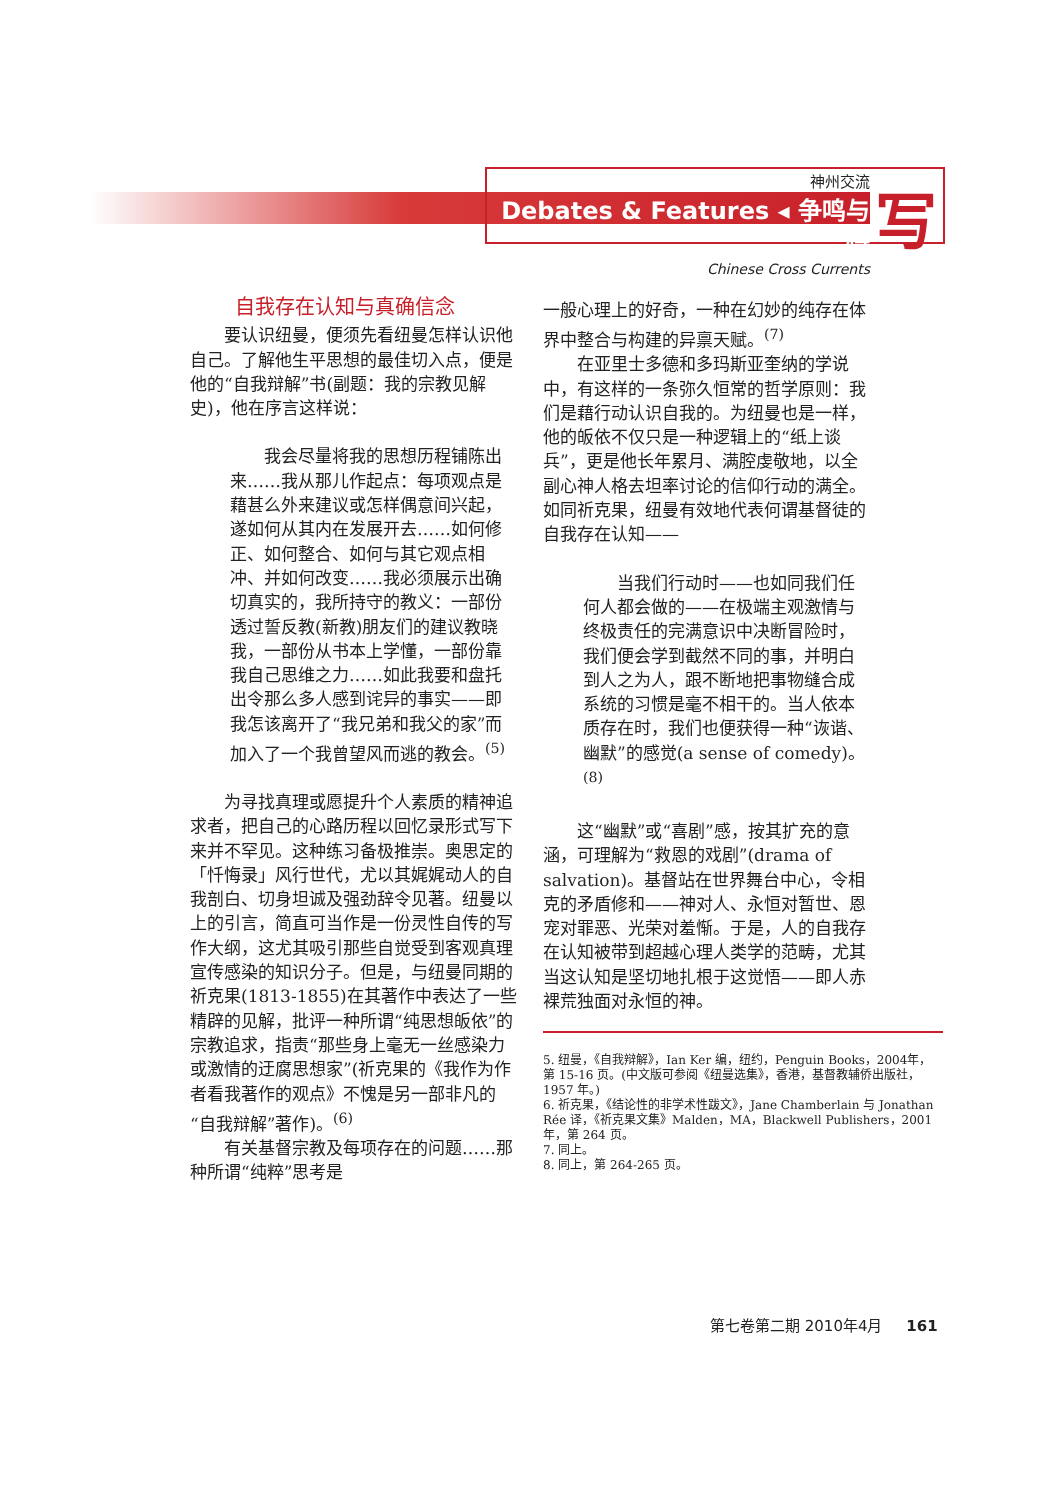神州交流
Debates & Features ◂ 争鸣与特
Chinese Cross Currents
写
自我存在认知与真确信念
要认识纽曼，便须先看纽曼怎样认识他自己。了解他生平思想的最佳切入点，便是他的“自我辩解”书(副题：我的宗教见解史)，他在序言这样说：
我会尽量将我的思想历程铺陈出来……我从那儿作起点：每项观点是藉甚么外来建议或怎样偶意间兴起，遂如何从其内在发展开去……如何修正、如何整合、如何与其它观点相冲、并如何改变……我必须展示出确切真实的，我所持守的教义：一部份透过誓反教(新教)朋友们的建议教晓我，一部份从书本上学懂，一部份靠我自己思维之力……如此我要和盘托出令那么多人感到诧异的事实——即我怎该离开了“我兄弟和我父的家”而加入了一个我曾望风而逃的教会。<sup>(5)</sup>
为寻找真理或愿提升个人素质的精神追求者，把自己的心路历程以回忆录形式写下来并不罕见。这种练习备极推崇。奥思定的「忏悔录」风行世代，尤以其娓娓动人的自我剖白、切身坦诚及强劲辞令见著。纽曼以上的引言，简直可当作是一份灵性自传的写作大纲，这尤其吸引那些自觉受到客观真理宣传感染的知识分子。但是，与纽曼同期的祈克果(1813-1855)在其著作中表达了一些精辟的见解，批评一种所谓“纯思想皈依”的宗教追求，指责“那些身上毫无一丝感染力或激情的迂腐思想家”(祈克果的《我作为作者看我著作的观点》不愧是另一部非凡的“自我辩解”著作)。<sup>(6)</sup>
有关基督宗教及每项存在的问题……那种所谓“纯粹”思考是
一般心理上的好奇，一种在幻妙的纯存在体界中整合与构建的异禀天赋。<sup>(7)</sup>
在亚里士多德和多玛斯亚奎纳的学说中，有这样的一条弥久恒常的哲学原则：我们是藉行动认识自我的。为纽曼也是一样，他的皈依不仅只是一种逻辑上的“纸上谈兵”，更是他长年累月、满腔虔敬地，以全副心神人格去坦率讨论的信仰行动的满全。如同祈克果，纽曼有效地代表何谓基督徒的自我存在认知——
当我们行动时——也如同我们任何人都会做的——在极端主观激情与终极责任的完满意识中决断冒险时，我们便会学到截然不同的事，并明白到人之为人，跟不断地把事物缝合成系统的习惯是毫不相干的。当人依本质存在时，我们也便获得一种“诙谐、幽默”的感觉(a sense of comedy)。<sup>(8)</sup>
这“幽默”或“喜剧”感，按其扩充的意涵，可理解为“救恩的戏剧”(drama of salvation)。基督站在世界舞台中心，令相克的矛盾修和——神对人、永恒对暂世、恩宠对罪恶、光荣对羞惭。于是，人的自我存在认知被带到超越心理人类学的范畴，尤其当这认知是坚切地扎根于这觉悟——即人赤裸荒独面对永恒的神。
5. 纽曼，《自我辩解》，Ian Ker 编，纽约，Penguin Books，2004年，第 15-16 页。(中文版可参阅《纽曼选集》，香港，基督教辅侨出版社，1957 年。)
6. 祈克果，《结论性的非学术性跋文》，Jane Chamberlain 与 Jonathan Rée 译，《祈克果文集》Malden，MA，Blackwell Publishers，2001 年，第 264 页。
7. 同上。
8. 同上，第 264-265 页。
第七卷第二期 2010年4月 161